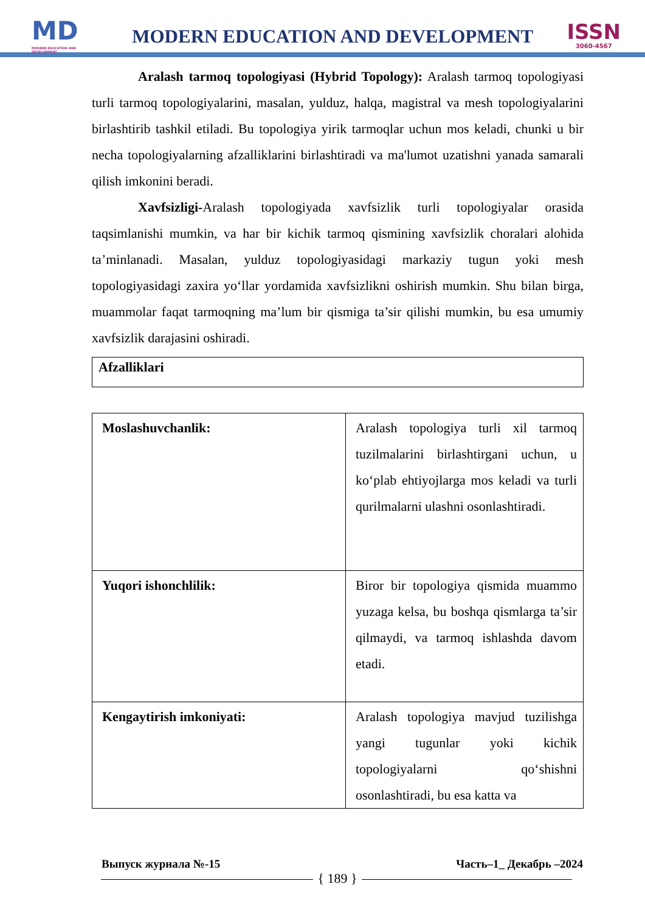MD
MODERN EDUCATION AND DEVELOPMENT
MODERN EDUCATION AND DEVELOPMENT
ISSN
3060-4567
Aralash tarmoq topologiyasi (Hybrid Topology): Aralash tarmoq topologiyasi turli tarmoq topologiyalarini, masalan, yulduz, halqa, magistral va mesh topologiyalarini birlashtirib tashkil etiladi. Bu topologiya yirik tarmoqlar uchun mos keladi, chunki u bir necha topologiyalarning afzalliklarini birlashtiradi va ma'lumot uzatishni yanada samarali qilish imkonini beradi.
Xavfsizligi-Aralash topologiyada xavfsizlik turli topologiyalar orasida taqsimlanishi mumkin, va har bir kichik tarmoq qismining xavfsizlik choralari alohida ta’minlanadi. Masalan, yulduz topologiyasidagi markaziy tugun yoki mesh topologiyasidagi zaxira yo‘llar yordamida xavfsizlikni oshirish mumkin. Shu bilan birga, muammolar faqat tarmoqning ma’lum bir qismiga ta’sir qilishi mumkin, bu esa umumiy xavfsizlik darajasini oshiradi.
Afzalliklari
| Moslashuvchanlik: | Aralash topologiya turli xil tarmoq tuzilmalarini birlashtirgani uchun, u ko‘plab ehtiyojlarga mos keladi va turli qurilmalarni ulashni osonlashtiradi. |
| Yuqori ishonchlilik: | Biror bir topologiya qismida muammo yuzaga kelsa, bu boshqa qismlarga ta’sir qilmaydi, va tarmoq ishlashda davom etadi. |
| Kengaytirish imkoniyati: | Aralash topologiya mavjud tuzilishga yangi tugunlar yoki kichik topologiyalarni qo‘shishni osonlashtiradi, bu esa katta va |
Выпуск журнала №-15 Часть–1_ Декабрь –2024
{ 189 }